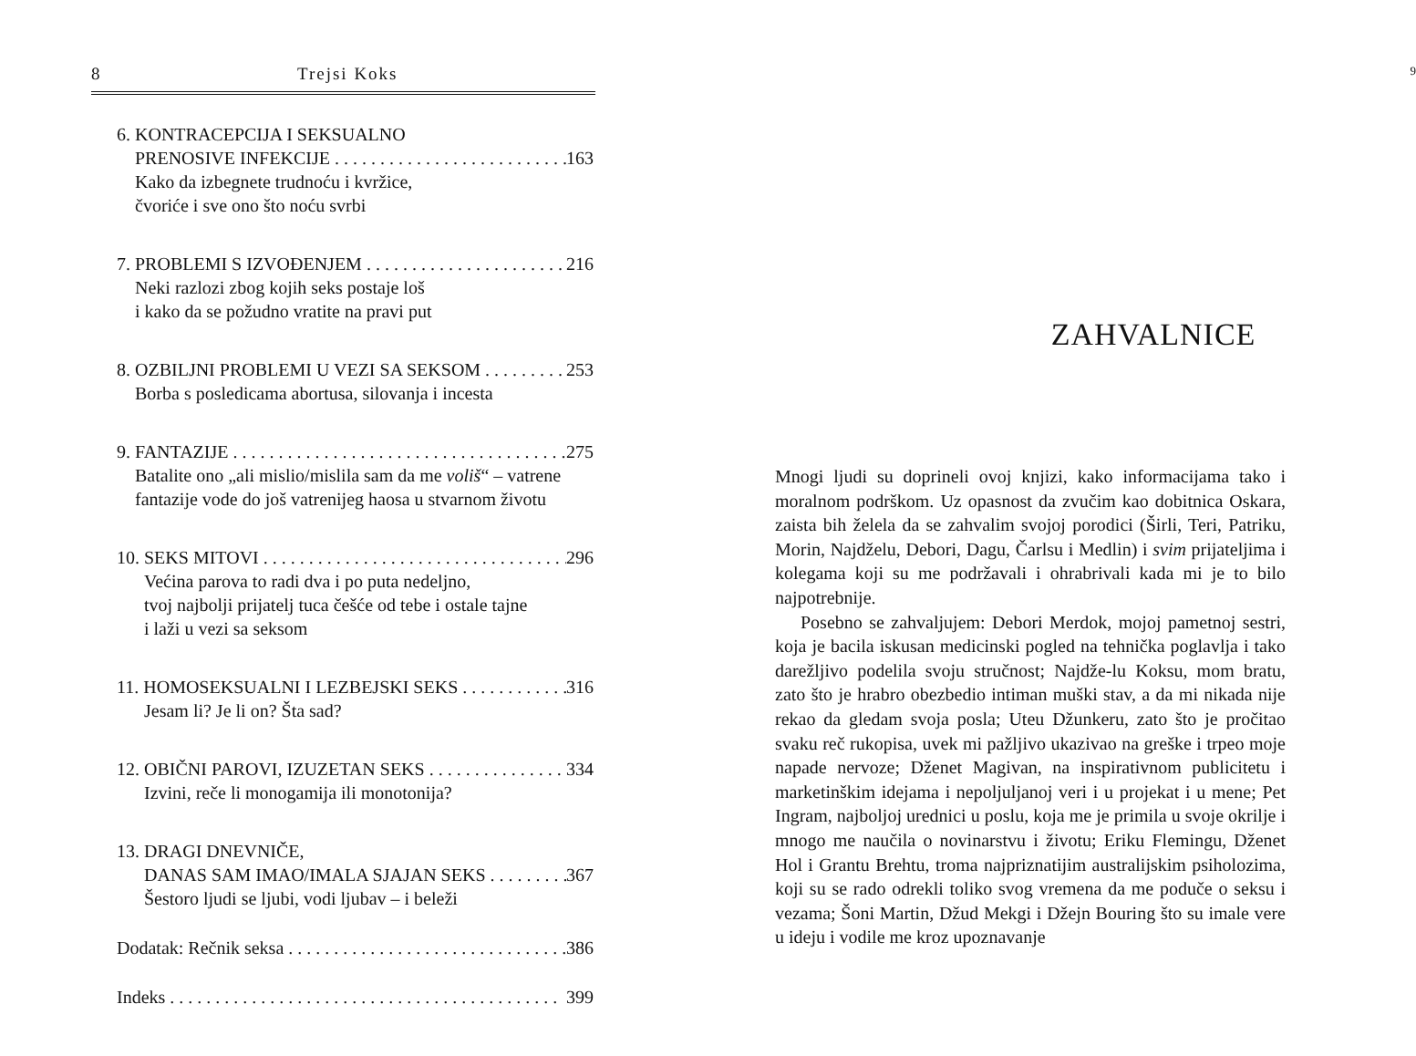8 Trejsi Koks
6. KONTRACEPCIJA I SEKSUALNO
PRENOSIVE INFEKCIJE 163
Kako da izbegnete trudnoću i kvržice,
čvoriće i sve ono što noću svrbi
7. PROBLEMI S IZVOĐENJEM 216
Neki razlozi zbog kojih seks postaje loš
i kako da se požudno vratite na pravi put
8. OZBILJNI PROBLEMI U VEZI SA SEKSOM 253
Borba s posledicama abortusa, silovanja i incesta
9. FANTAZIJE 275
Batalite ono „ali mislio/mislila sam da me voliš“ – vatrene
fantazije vode do još vatrenijeg haosa u stvarnom životu
10. SEKS MITOVI 296
Većina parova to radi dva i po puta nedeljno,
tvoj najbolji prijatelj tuca češće od tebe i ostale tajne
i laži u vezi sa seksom
11. HOMOSEKSUALNI I LEZBEJSKI SEKS 316
Jesam li? Je li on? Šta sad?
12. OBIČNI PAROVI, IZUZETAN SEKS 334
Izvini, reče li monogamija ili monotonija?
13. DRAGI DNEVNIČE,
DANAS SAM IMAO/IMALA SJAJAN SEKS 367
Šestoro ljudi se ljubi, vodi ljubav – i beleži
Dodatak: Rečnik seksa 386
Indeks 399
9
ZAHVALNICE
Mnogi ljudi su doprineli ovoj knjizi, kako informacijama tako i moralnom podrškom. Uz opasnost da zvučim kao dobitnica Oskara, zaista bih želela da se zahvalim svojoj porodici (Širli, Teri, Patriku, Morin, Najdželu, Debori, Dagu, Čarlsu i Medlin) i svim prijateljima i kolegama koji su me podržavali i ohrabrivali kada mi je to bilo najpotrebnije.
Posebno se zahvaljujem: Debori Merdok, mojoj pametnoj sestri, koja je bacila iskusan medicinski pogled na tehnička poglavlja i tako darežljivo podelila svoju stručnost; Najdže-lu Koksu, mom bratu, zato što je hrabro obezbedio intiman muški stav, a da mi nikada nije rekao da gledam svoja posla; Uteu Džunkeru, zato što je pročitao svaku reč rukopisa, uvek mi pažljivo ukazivao na greške i trpeo moje napade nervoze; Dženet Magivan, na inspirativnom publicitetu i marketinškim idejama i nepoljuljanoj veri i u projekat i u mene; Pet Ingram, najboljoj urednici u poslu, koja me je primila u svoje okrilje i mnogo me naučila o novinarstvu i životu; Eriku Flemingu, Dženet Hol i Grantu Brehtu, troma najpriznatijim australijskim psiholozima, koji su se rado odrekli toliko svog vremena da me poduče o seksu i vezama; Šoni Martin, Džud Mekgi i Džejn Bouring što su imale vere u ideju i vodile me kroz upoznavanje